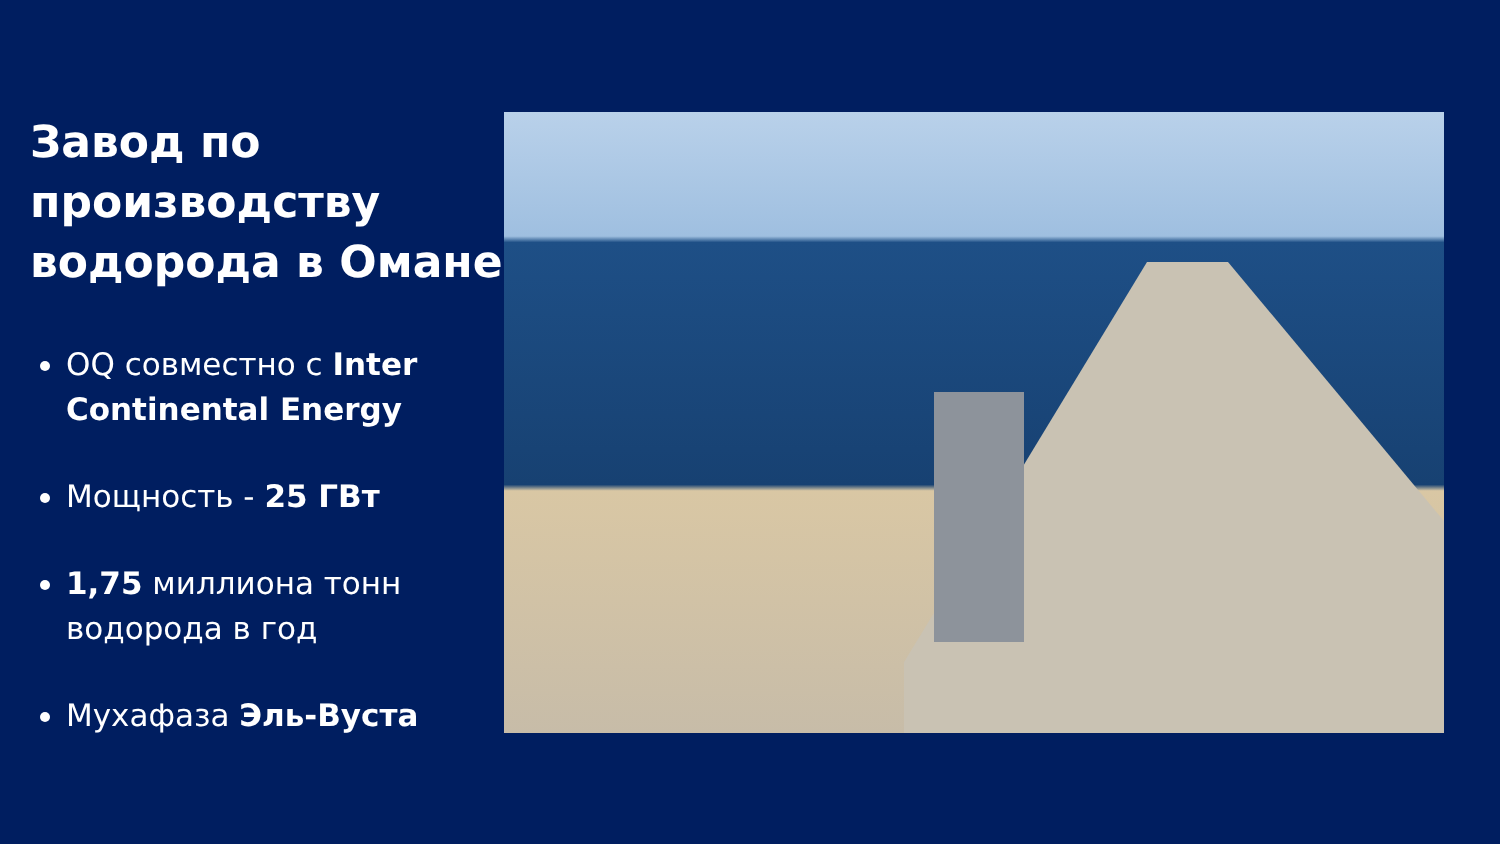Завод по производству водорода в Омане
OQ совместно с Inter Continental Energy
Мощность - 25 ГВт
1,75 миллиона тонн водорода в год
Мухафаза Эль-Вуста